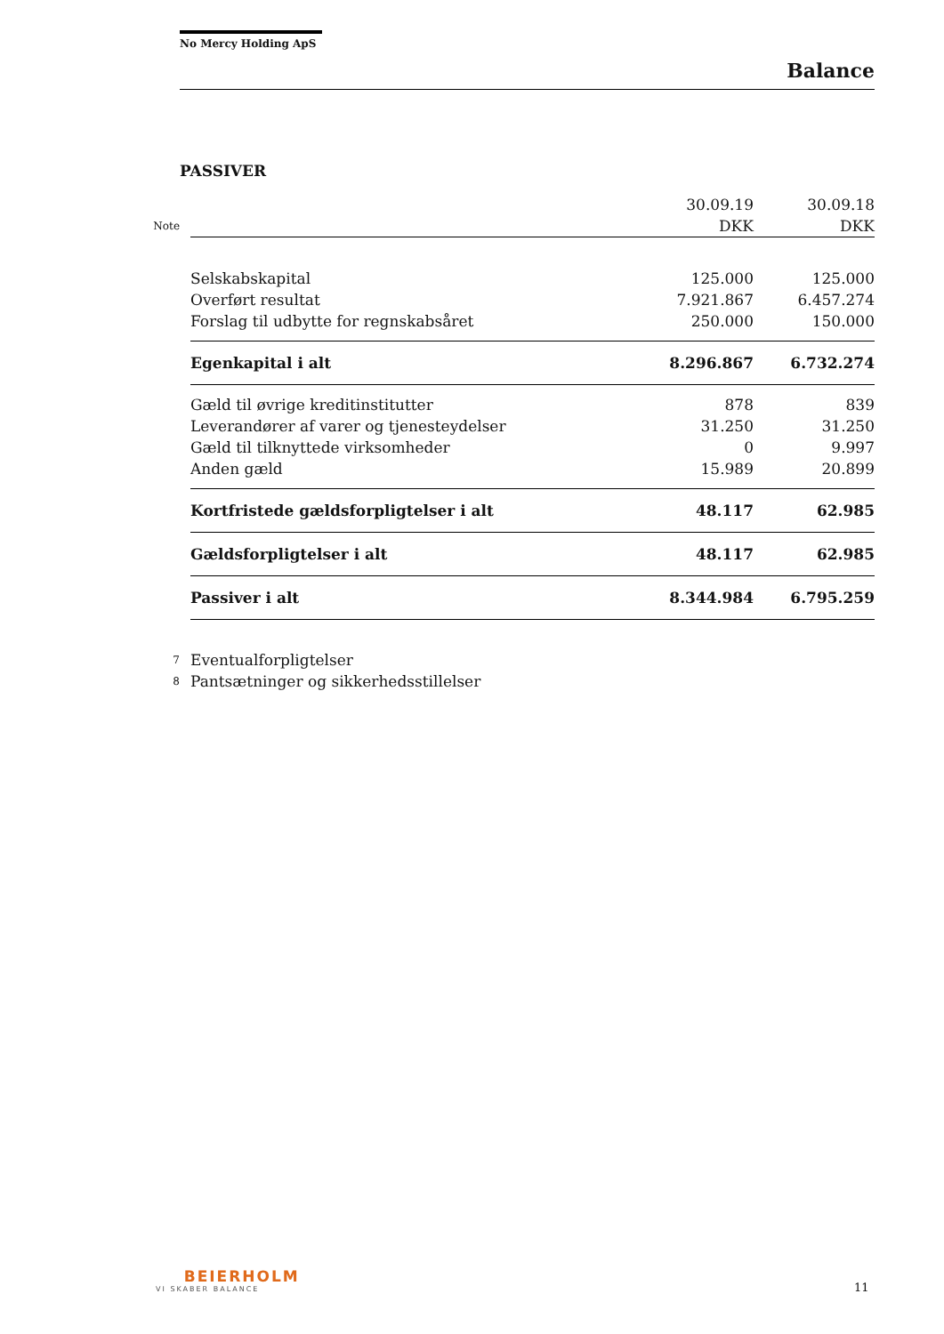No Mercy Holding ApS
Balance
PASSIVER
| | | 30.09.19 | 30.09.18 |
| Note | | DKK | DKK |
| | Selskabskapital | 125.000 | 125.000 |
| | Overført resultat | 7.921.867 | 6.457.274 |
| | Forslag til udbytte for regnskabsåret | 250.000 | 150.000 |
| | Egenkapital i alt | 8.296.867 | 6.732.274 |
| | Gæld til øvrige kreditinstitutter | 878 | 839 |
| | Leverandører af varer og tjenesteydelser | 31.250 | 31.250 |
| | Gæld til tilknyttede virksomheder | 0 | 9.997 |
| | Anden gæld | 15.989 | 20.899 |
| | Kortfristede gældsforpligtelser i alt | 48.117 | 62.985 |
| | Gældsforpligtelser i alt | 48.117 | 62.985 |
| | Passiver i alt | 8.344.984 | 6.795.259 |
| 7 | Eventualforpligtelser | | |
| 8 | Pantsætninger og sikkerhedsstillelser | | |
BEIERHOLM
VI SKABER BALANCE
11